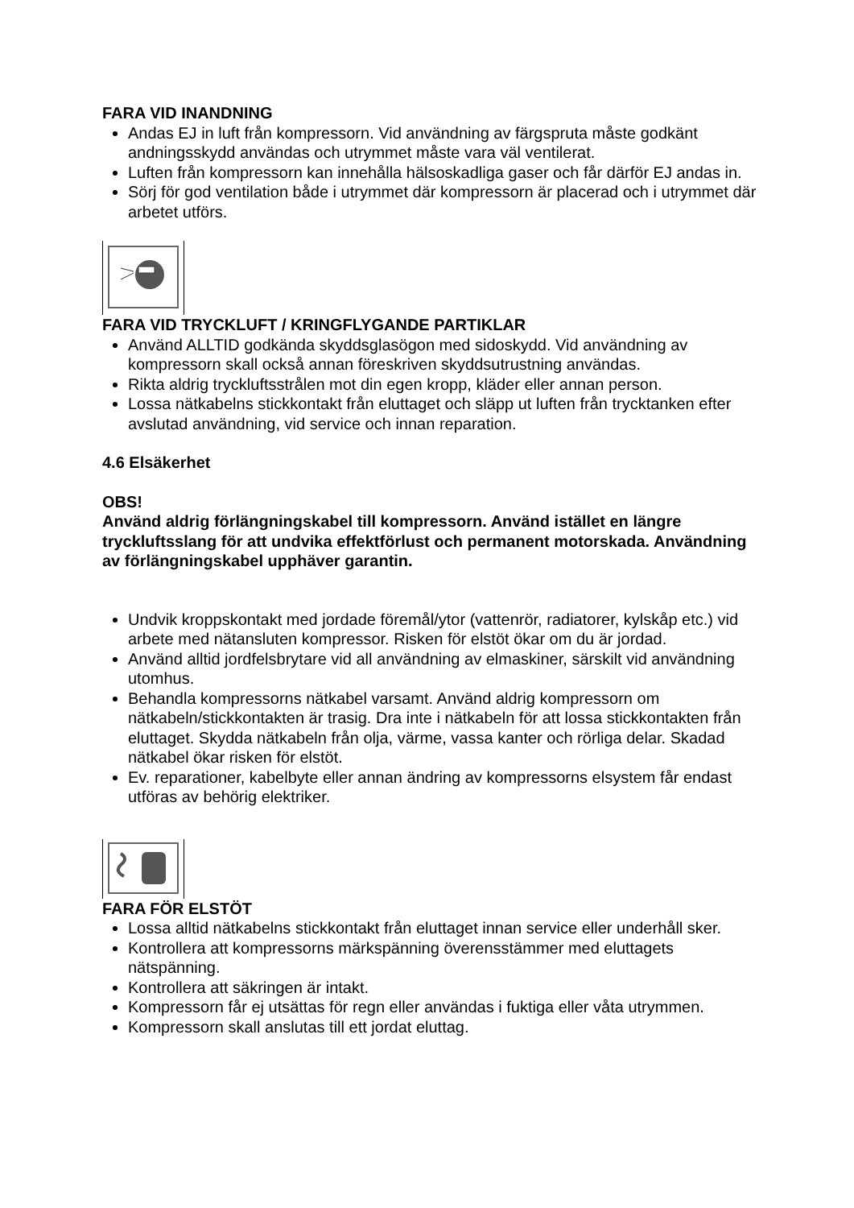FARA VID INANDNING
Andas EJ in luft från kompressorn. Vid användning av färgspruta måste godkänt andningsskydd användas och utrymmet måste vara väl ventilerat.
Luften från kompressorn kan innehålla hälsoskadliga gaser och får därför EJ andas in.
Sörj för god ventilation både i utrymmet där kompressorn är placerad och i utrymmet där arbetet utförs.
FARA VID TRYCKLUFT / KRINGFLYGANDE PARTIKLAR
Använd ALLTID godkända skyddsglasögon med sidoskydd. Vid användning av kompressorn skall också annan föreskriven skyddsutrustning användas.
Rikta aldrig tryckluftsstrålen mot din egen kropp, kläder eller annan person.
Lossa nätkabelns stickkontakt från eluttaget och släpp ut luften från trycktanken efter avslutad användning, vid service och innan reparation.
4.6 Elsäkerhet
OBS!
Använd aldrig förlängningskabel till kompressorn. Använd istället en längre tryckluftsslang för att undvika effektförlust och permanent motorskada. Användning av förlängningskabel upphäver garantin.
Undvik kroppskontakt med jordade föremål/ytor (vattenrör, radiatorer, kylskåp etc.) vid arbete med nätansluten kompressor. Risken för elstöt ökar om du är jordad.
Använd alltid jordfelsbrytare vid all användning av elmaskiner, särskilt vid användning utomhus.
Behandla kompressorns nätkabel varsamt. Använd aldrig kompressorn om nätkabeln/stickkontakten är trasig. Dra inte i nätkabeln för att lossa stickkontakten från eluttaget. Skydda nätkabeln från olja, värme, vassa kanter och rörliga delar. Skadad nätkabel ökar risken för elstöt.
Ev. reparationer, kabelbyte eller annan ändring av kompressorns elsystem får endast utföras av behörig elektriker.
FARA FÖR ELSTÖT
Lossa alltid nätkabelns stickkontakt från eluttaget innan service eller underhåll sker.
Kontrollera att kompressorns märkspänning överensstämmer med eluttagets nätspänning.
Kontrollera att säkringen är intakt.
Kompressorn får ej utsättas för regn eller användas i fuktiga eller våta utrymmen.
Kompressorn skall anslutas till ett jordat eluttag.